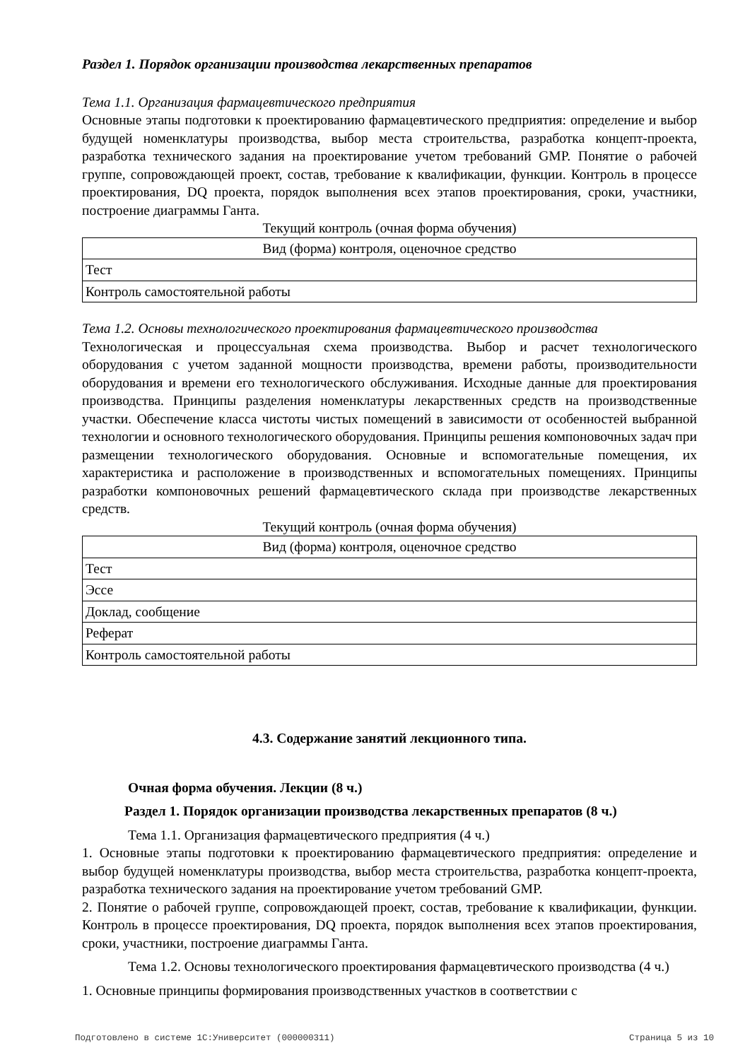Раздел 1. Порядок организации производства лекарственных препаратов
Тема 1.1. Организация фармацевтического предприятия
Основные этапы подготовки к проектированию фармацевтического предприятия: определение и выбор будущей номенклатуры производства, выбор места строительства, разработка концепт-проекта, разработка технического задания на проектирование учетом требований GMP. Понятие о рабочей группе, сопровождающей проект, состав, требование к квалификации, функции. Контроль в процессе проектирования, DQ проекта, порядок выполнения всех этапов проектирования, сроки, участники, построение диаграммы Ганта.
Текущий контроль (очная форма обучения)
| Вид (форма) контроля, оценочное средство |
| --- |
| Тест |
| Контроль самостоятельной работы |
Тема 1.2. Основы технологического проектирования фармацевтического производства
Технологическая и процессуальная схема производства. Выбор и расчет технологического оборудования с учетом заданной мощности производства, времени работы, производительности оборудования и времени его технологического обслуживания. Исходные данные для проектирования производства. Принципы разделения номенклатуры лекарственных средств на производственные участки. Обеспечение класса чистоты чистых помещений в зависимости от особенностей выбранной технологии и основного технологического оборудования. Принципы решения компоновочных задач при размещении технологического оборудования. Основные и вспомогательные помещения, их характеристика и расположение в производственных и вспомогательных помещениях. Принципы разработки компоновочных решений фармацевтического склада при производстве лекарственных средств.
Текущий контроль (очная форма обучения)
| Вид (форма) контроля, оценочное средство |
| --- |
| Тест |
| Эссе |
| Доклад, сообщение |
| Реферат |
| Контроль самостоятельной работы |
4.3. Содержание занятий лекционного типа.
Очная форма обучения. Лекции (8 ч.)
Раздел 1. Порядок организации производства лекарственных препаратов (8 ч.)
Тема 1.1. Организация фармацевтического предприятия (4 ч.)
1. Основные этапы подготовки к проектированию фармацевтического предприятия: определение и выбор будущей номенклатуры производства, выбор места строительства, разработка концепт-проекта, разработка технического задания на проектирование учетом требований GMP.
2. Понятие о рабочей группе, сопровождающей проект, состав, требование к квалификации, функции. Контроль в процессе проектирования, DQ проекта, порядок выполнения всех этапов проектирования, сроки, участники, построение диаграммы Ганта.
Тема 1.2. Основы технологического проектирования фармацевтического производства (4 ч.)
1. Основные принципы формирования производственных участков в соответствии с
Подготовлено в системе 1С:Университет (000000311) Страница 5 из 10